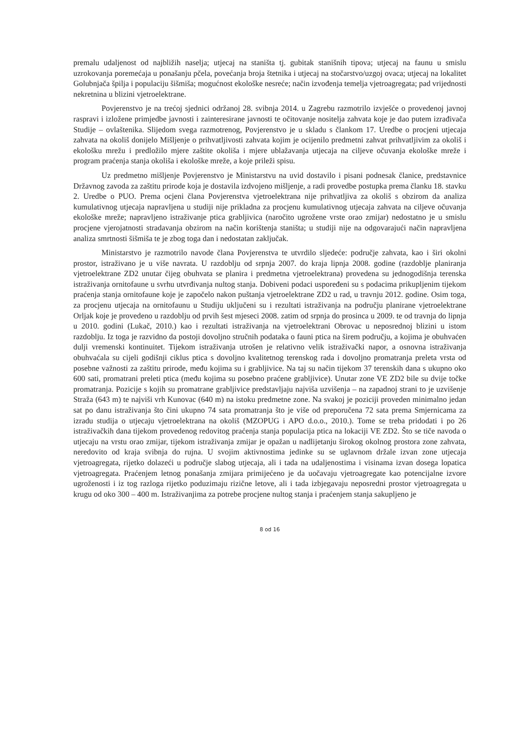premalu udaljenost od najbližih naselja; utjecaj na staništa tj. gubitak stanišnih tipova; utjecaj na faunu u smislu uzrokovanja poremećaja u ponašanju pčela, povećanja broja štetnika i utjecaj na stočarstvo/uzgoj ovaca; utjecaj na lokalitet Golubnjača špilja i populaciju šišmiša; mogućnost ekološke nesreće; način izvođenja temelja vjetroagregata; pad vrijednosti nekretnina u blizini vjetroelektrane.
Povjerenstvo je na trećoj sjednici održanoj 28. svibnja 2014. u Zagrebu razmotrilo izvješće o provedenoj javnoj raspravi i izložene primjedbe javnosti i zainteresirane javnosti te očitovanje nositelja zahvata koje je dao putem izrađivača Studije – ovlaštenika. Slijedom svega razmotrenog, Povjerenstvo je u skladu s člankom 17. Uredbe o procjeni utjecaja zahvata na okoliš donijelo Mišljenje o prihvatljivosti zahvata kojim je ocijenilo predmetni zahvat prihvatljivim za okoliš i ekološku mrežu i predložilo mjere zaštite okoliša i mjere ublažavanja utjecaja na ciljeve očuvanja ekološke mreže i program praćenja stanja okoliša i ekološke mreže, a koje prileži spisu.
Uz predmetno mišljenje Povjerenstvo je Ministarstvu na uvid dostavilo i pisani podnesak članice, predstavnice Državnog zavoda za zaštitu prirode koja je dostavila izdvojeno mišljenje, a radi provedbe postupka prema članku 18. stavku 2. Uredbe o PUO. Prema ocjeni člana Povjerenstva vjetroelektrana nije prihvatljiva za okoliš s obzirom da analiza kumulativnog utjecaja napravljena u studiji nije prikladna za procjenu kumulativnog utjecaja zahvata na ciljeve očuvanja ekološke mreže; napravljeno istraživanje ptica grabljivica (naročito ugrožene vrste orao zmijar) nedostatno je u smislu procjene vjerojatnosti stradavanja obzirom na način korištenja staništa; u studiji nije na odgovarajući način napravljena analiza smrtnosti šišmiša te je zbog toga dan i nedostatan zaključak.
Ministarstvo je razmotrilo navode člana Povjerenstva te utvrdilo sljedeće: područje zahvata, kao i širi okolni prostor, istraživano je u više navrata. U razdoblju od srpnja 2007. do kraja lipnja 2008. godine (razdoblje planiranja vjetroelektrane ZD2 unutar čijeg obuhvata se planira i predmetna vjetroelektrana) provedena su jednogodišnja terenska istraživanja ornitofaune u svrhu utvrđivanja nultog stanja. Dobiveni podaci uspoređeni su s podacima prikupljenim tijekom praćenja stanja ornitofaune koje je započelo nakon puštanja vjetroelektrane ZD2 u rad, u travnju 2012. godine. Osim toga, za procjenu utjecaja na ornitofaunu u Studiju uključeni su i rezultati istraživanja na području planirane vjetroelektrane Orljak koje je provedeno u razdoblju od prvih šest mjeseci 2008. zatim od srpnja do prosinca u 2009. te od travnja do lipnja u 2010. godini (Lukač, 2010.) kao i rezultati istraživanja na vjetroelektrani Obrovac u neposrednoj blizini u istom razdoblju. Iz toga je razvidno da postoji dovoljno stručnih podataka o fauni ptica na širem području, a kojima je obuhvaćen dulji vremenski kontinuitet. Tijekom istraživanja utrošen je relativno velik istraživački napor, a osnovna istraživanja obuhvaćala su cijeli godišnji ciklus ptica s dovoljno kvalitetnog terenskog rada i dovoljno promatranja preleta vrsta od posebne važnosti za zaštitu prirode, među kojima su i grabljivice. Na taj su način tijekom 37 terenskih dana s ukupno oko 600 sati, promatrani preleti ptica (među kojima su posebno praćene grabljivice). Unutar zone VE ZD2 bile su dvije točke promatranja. Pozicije s kojih su promatrane grabljivice predstavljaju najviša uzvišenja – na zapadnoj strani to je uzvišenje Straža (643 m) te najviši vrh Kunovac (640 m) na istoku predmetne zone. Na svakoj je poziciji proveden minimalno jedan sat po danu istraživanja što čini ukupno 74 sata promatranja što je više od preporučena 72 sata prema Smjernicama za izradu studija o utjecaju vjetroelektrana na okoliš (MZOPUG i APO d.o.o., 2010.). Tome se treba pridodati i po 26 istraživačkih dana tijekom provedenog redovitog praćenja stanja populacija ptica na lokaciji VE ZD2. Što se tiče navoda o utjecaju na vrstu orao zmijar, tijekom istraživanja zmijar je opažan u nadlijetanju širokog okolnog prostora zone zahvata, neredovito od kraja svibnja do rujna. U svojim aktivnostima jedinke su se uglavnom držale izvan zone utjecaja vjetroagregata, rijetko dolazeći u područje slabog utjecaja, ali i tada na udaljenostima i visinama izvan dosega lopatica vjetroagregata. Praćenjem letnog ponašanja zmijara primijećeno je da uočavaju vjetroagregate kao potencijalne izvore ugroženosti i iz tog razloga rijetko poduzimaju rizične letove, ali i tada izbjegavaju neposredni prostor vjetroagregata u krugu od oko 300 – 400 m. Istraživanjima za potrebe procjene nultog stanja i praćenjem stanja sakupljeno je
8 od 16